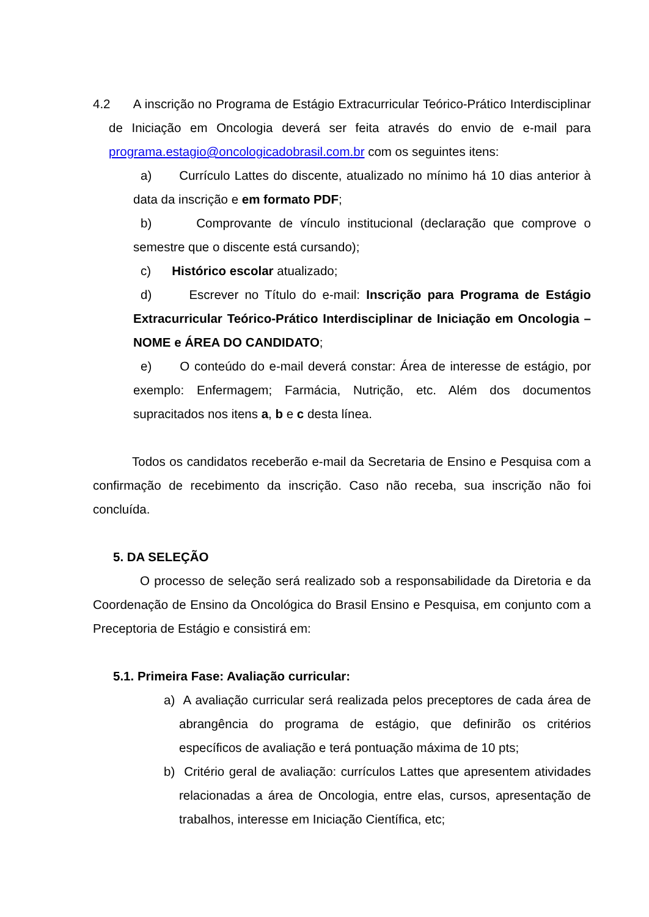4.2 A inscrição no Programa de Estágio Extracurricular Teórico-Prático Interdisciplinar de Iniciação em Oncologia deverá ser feita através do envio de e-mail para programa.estagio@oncologicadobrasil.com.br com os seguintes itens:
a) Currículo Lattes do discente, atualizado no mínimo há 10 dias anterior à data da inscrição e em formato PDF;
b) Comprovante de vínculo institucional (declaração que comprove o semestre que o discente está cursando);
c) Histórico escolar atualizado;
d) Escrever no Título do e-mail: Inscrição para Programa de Estágio Extracurricular Teórico-Prático Interdisciplinar de Iniciação em Oncologia – NOME e ÁREA DO CANDIDATO;
e) O conteúdo do e-mail deverá constar: Área de interesse de estágio, por exemplo: Enfermagem; Farmácia, Nutrição, etc. Além dos documentos supracitados nos itens a, b e c desta línea.
Todos os candidatos receberão e-mail da Secretaria de Ensino e Pesquisa com a confirmação de recebimento da inscrição. Caso não receba, sua inscrição não foi concluída.
5. DA SELEÇÃO
O processo de seleção será realizado sob a responsabilidade da Diretoria e da Coordenação de Ensino da Oncológica do Brasil Ensino e Pesquisa, em conjunto com a Preceptoria de Estágio e consistirá em:
5.1. Primeira Fase: Avaliação curricular:
a) A avaliação curricular será realizada pelos preceptores de cada área de abrangência do programa de estágio, que definirão os critérios específicos de avaliação e terá pontuação máxima de 10 pts;
b) Critério geral de avaliação: currículos Lattes que apresentem atividades relacionadas a área de Oncologia, entre elas, cursos, apresentação de trabalhos, interesse em Iniciação Científica, etc;